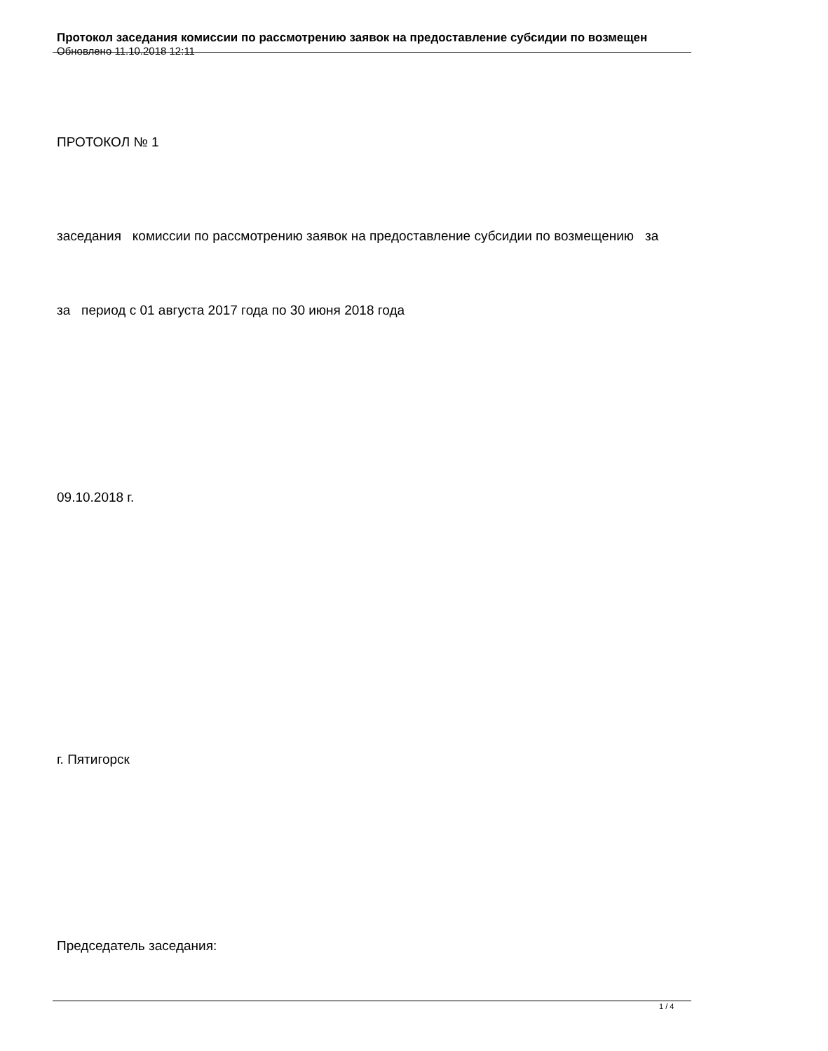Протокол заседания комиссии по рассмотрению заявок на предоставление субсидии по возмещен
Обновлено 11.10.2018 12:11
ПРОТОКОЛ № 1
заседания комиссии по рассмотрению заявок на предоставление субсидии по возмещению за
за период с 01 августа 2017 года по 30 июня 2018 года
09.10.2018 г.
г. Пятигорск
Председатель заседания:
1 / 4